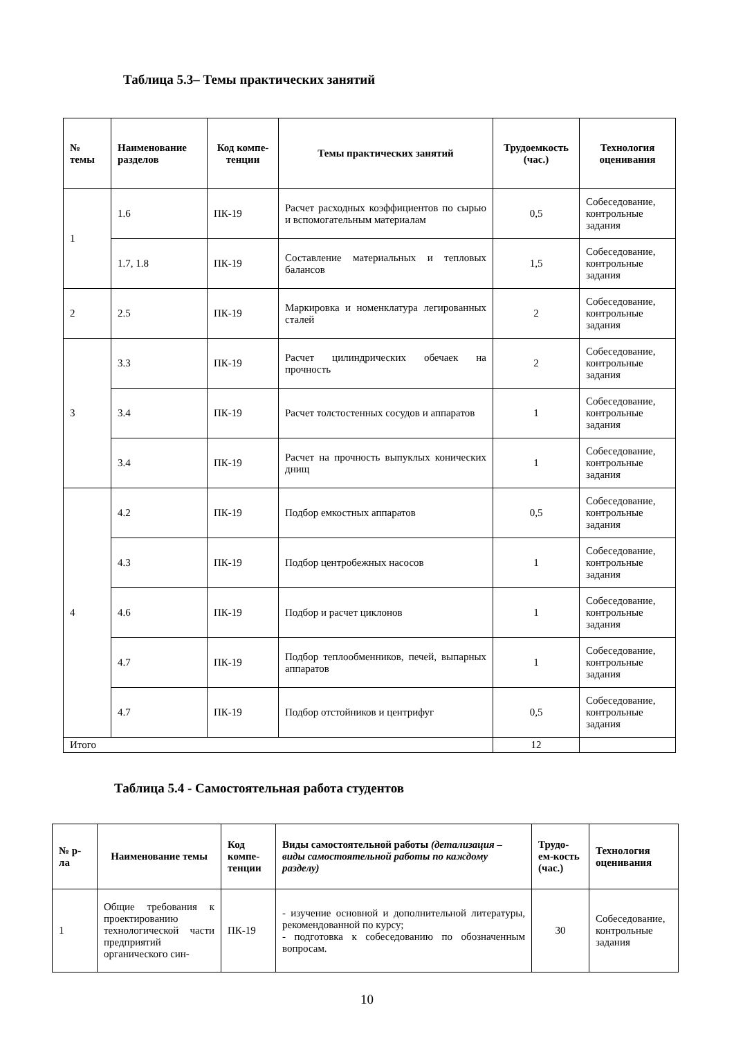Таблица 5.3– Темы практических занятий
| № темы | Наименование разделов | Код компе-тенции | Темы практических занятий | Трудоемкость (час.) | Технология оценивания |
| --- | --- | --- | --- | --- | --- |
| 1 | 1.6 | ПК-19 | Расчет расходных коэффициентов по сырью и вспомогательным материалам | 0,5 | Собеседование, контрольные задания |
| | 1.7, 1.8 | ПК-19 | Составление материальных и тепловых балансов | 1,5 | Собеседование, контрольные задания |
| 2 | 2.5 | ПК-19 | Маркировка и номенклатура легированных сталей | 2 | Собеседование, контрольные задания |
| 3 | 3.3 | ПК-19 | Расчет цилиндрических обечаек на прочность | 2 | Собеседование, контрольные задания |
| | 3.4 | ПК-19 | Расчет толстостенных сосудов и аппаратов | 1 | Собеседование, контрольные задания |
| | 3.4 | ПК-19 | Расчет на прочность выпуклых конических днищ | 1 | Собеседование, контрольные задания |
| 4 | 4.2 | ПК-19 | Подбор емкостных аппаратов | 0,5 | Собеседование, контрольные задания |
| | 4.3 | ПК-19 | Подбор центробежных насосов | 1 | Собеседование, контрольные задания |
| | 4.6 | ПК-19 | Подбор и расчет циклонов | 1 | Собеседование, контрольные задания |
| | 4.7 | ПК-19 | Подбор теплообменников, печей, выпарных аппаратов | 1 | Собеседование, контрольные задания |
| | 4.7 | ПК-19 | Подбор отстойников и центрифуг | 0,5 | Собеседование, контрольные задания |
| Итого | | | | 12 | |
Таблица 5.4 - Самостоятельная работа студентов
| № р-ла | Наименование темы | Код компе-тенции | Виды самостоятельной работы (детализация – виды самостоятельной работы по каждому разделу) | Трудо-ем-кость (час.) | Технология оценивания |
| --- | --- | --- | --- | --- | --- |
| 1 | Общие требования к проектированию технологической части предприятий органического син- | ПК-19 | - изучение основной и дополнительной литературы, рекомендованной по курсу; - подготовка к собеседованию по обозначенным вопросам. | 30 | Собеседование, контрольные задания |
10